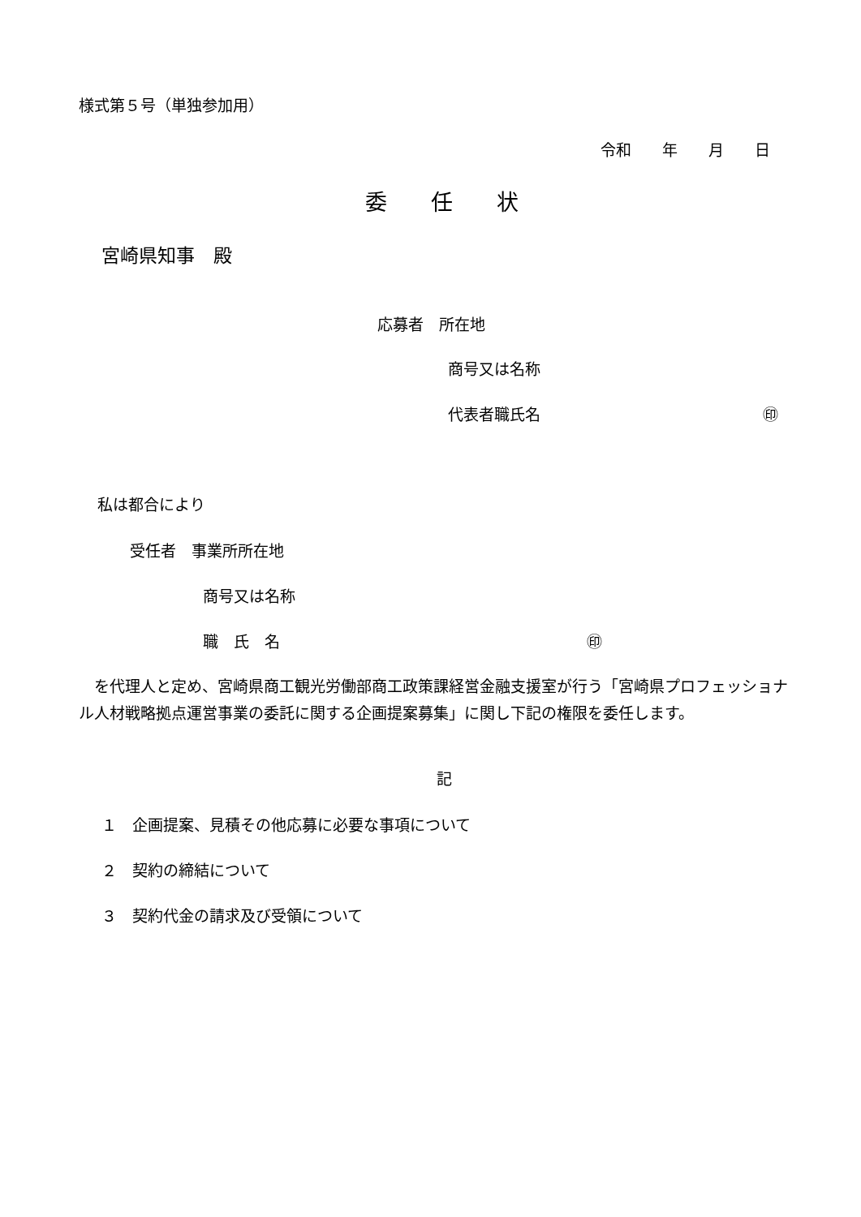様式第５号（単独参加用）
令和　　年　　月　　日
委　　任　　状
宮崎県知事　殿
応募者　所在地
商号又は名称
代表者職氏名 ㊞
私は都合により
受任者　事業所所在地
商号又は名称
職　氏　名 ㊞
　を代理人と定め、宮崎県商工観光労働部商工政策課経営金融支援室が行う「宮崎県プロフェッショナル人材戦略拠点運営事業の委託に関する企画提案募集」に関し下記の権限を委任します。
記
１　企画提案、見積その他応募に必要な事項について
２　契約の締結について
３　契約代金の請求及び受領について